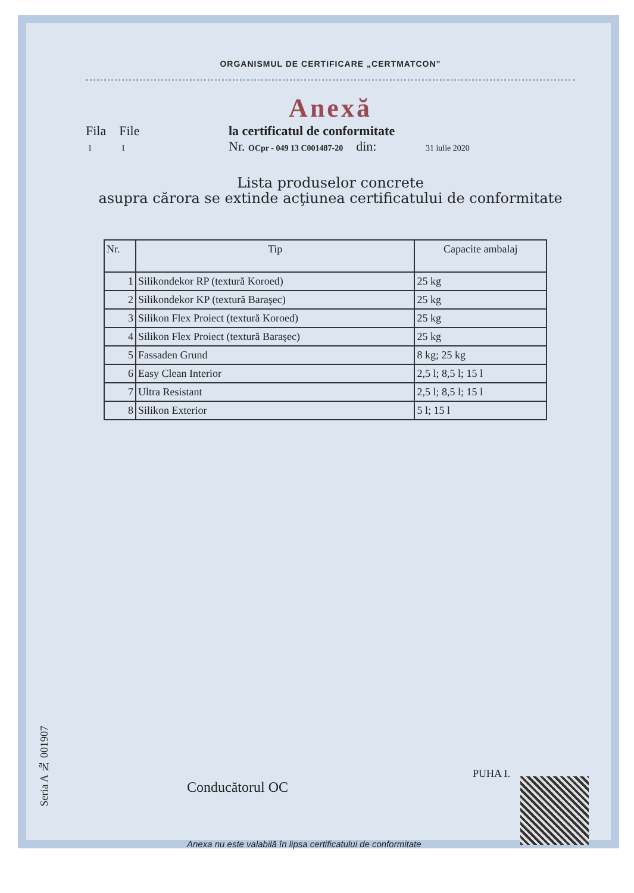ORGANISMUL DE CERTIFICARE „CERTMATCON”
Anexă
Fila File
1 1
la certificatul de conformitate
Nr. OCpr - 049 13 C001487-20 din: 31 iulie 2020
Lista produselor concrete
asupra cărora se extinde acţiunea certificatului de conformitate
| Nr. | Tip | Capacite ambalaj |
| --- | --- | --- |
| 1 | Silikondekor RP (textură Koroed) | 25 kg |
| 2 | Silikondekor KP (textură Baraşec) | 25 kg |
| 3 | Silikon Flex Proiect (textură Koroed) | 25 kg |
| 4 | Silikon Flex Proiect (textură Baraşec) | 25 kg |
| 5 | Fassaden Grund | 8 kg; 25 kg |
| 6 | Easy Clean Interior | 2,5 l; 8,5 l; 15 l |
| 7 | Ultra Resistant | 2,5 l; 8,5 l; 15 l |
| 8 | Silikon Exterior | 5 l; 15 l |
Seria A № 001907
Conducătorul OC
PUHA I.
Anexa nu este valabilă în lipsa certificatului de conformitate